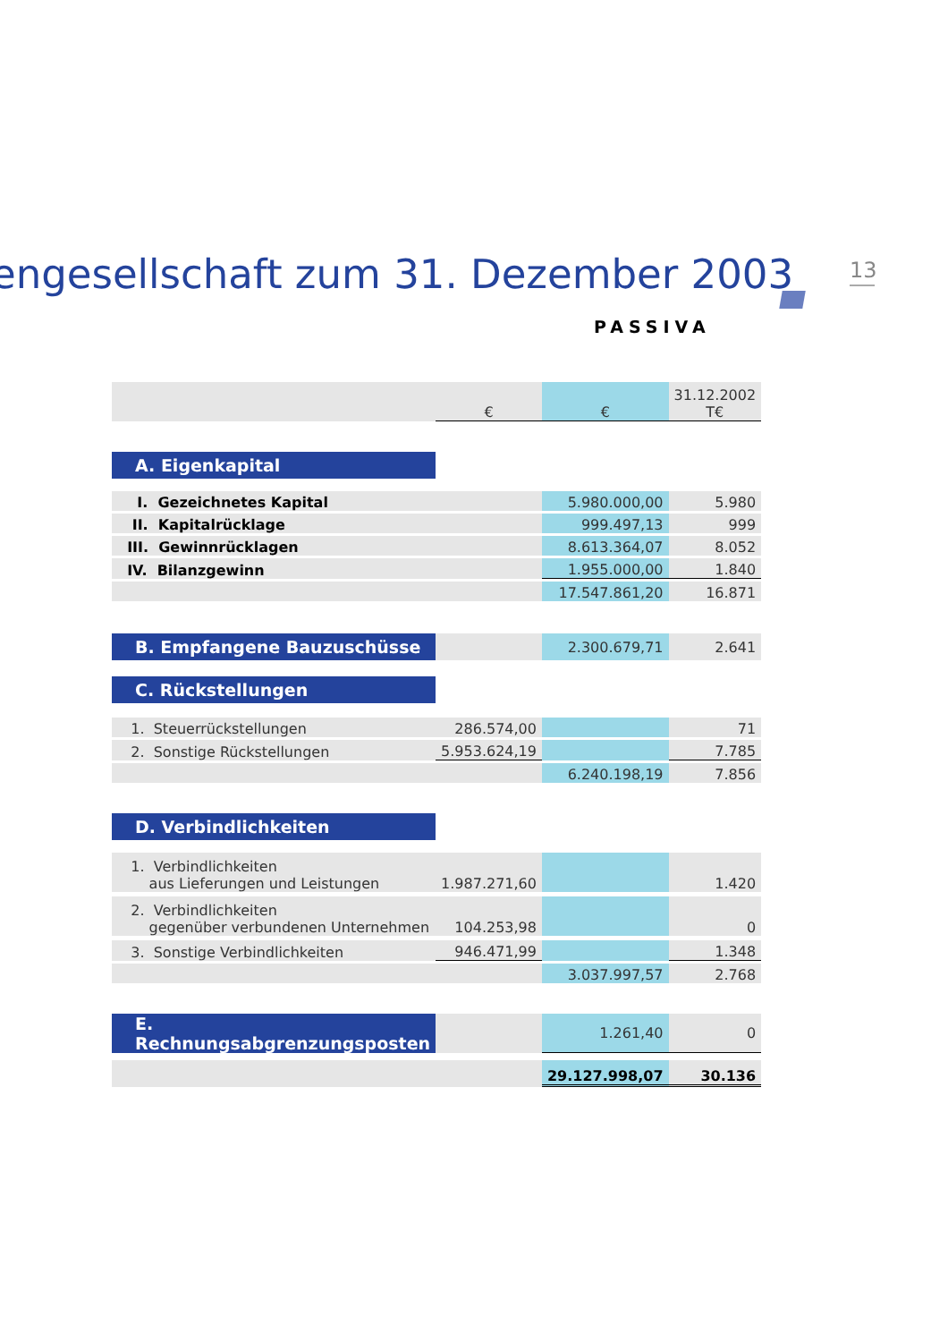engesellschaft zum 31. Dezember 2003
13
PASSIVA
| | € | € | 31.12.2002 T€ |
| A. Eigenkapital | | | |
| I. Gezeichnetes Kapital | | 5.980.000,00 | 5.980 |
| II. Kapitalrücklage | | 999.497,13 | 999 |
| III. Gewinnrücklagen | | 8.613.364,07 | 8.052 |
| IV. Bilanzgewinn | | 1.955.000,00 | 1.840 |
| | | 17.547.861,20 | 16.871 |
| B. Empfangene Bauzuschüsse | | 2.300.679,71 | 2.641 |
| C. Rückstellungen | | | |
| 1. Steuerrückstellungen | 286.574,00 | | 71 |
| 2. Sonstige Rückstellungen | 5.953.624,19 | | 7.785 |
| | | 6.240.198,19 | 7.856 |
| D. Verbindlichkeiten | | | |
| 1. Verbindlichkeiten aus Lieferungen und Leistungen | 1.987.271,60 | | 1.420 |
| 2. Verbindlichkeiten gegenüber verbundenen Unternehmen | 104.253,98 | | 0 |
| 3. Sonstige Verbindlichkeiten | 946.471,99 | | 1.348 |
| | | 3.037.997,57 | 2.768 |
| E. Rechnungsabgrenzungsposten | | 1.261,40 | 0 |
| | | 29.127.998,07 | 30.136 |